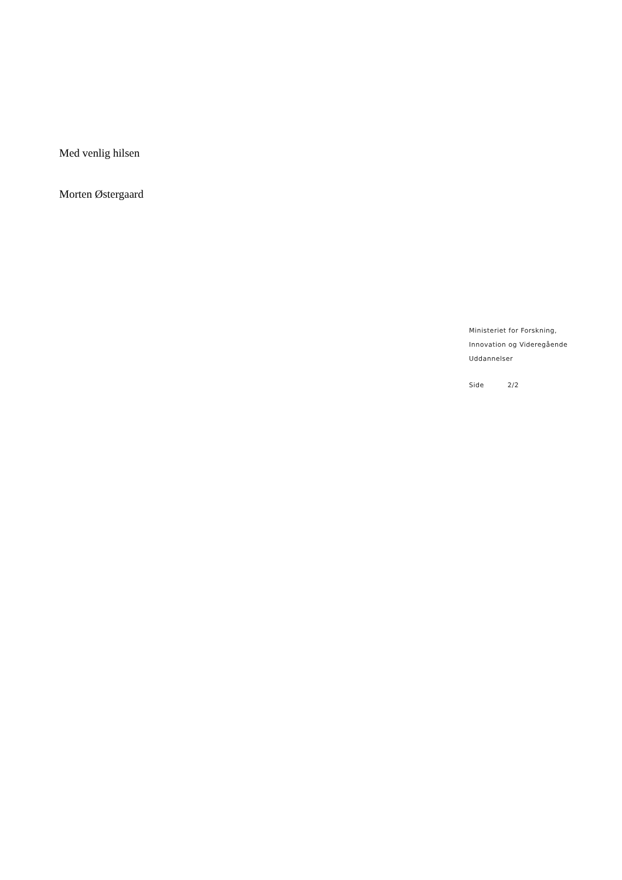Med venlig hilsen
Morten Østergaard
Ministeriet for Forskning,
Innovation og Videregående
Uddannelser
Side 2/2